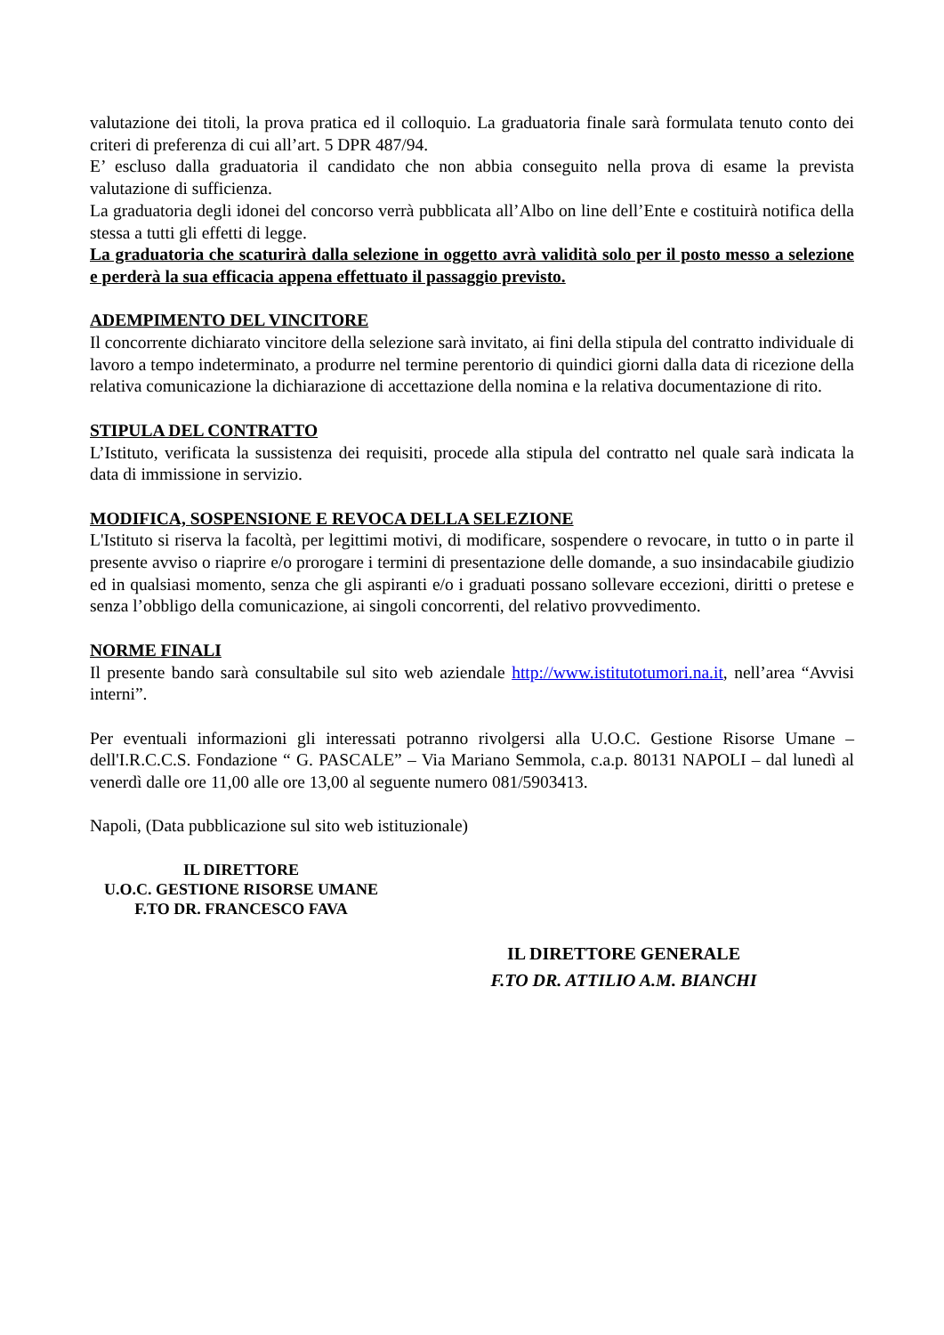valutazione dei titoli, la prova pratica ed il colloquio. La graduatoria finale sarà formulata tenuto conto dei criteri di preferenza di cui all’art. 5 DPR 487/94.
E’ escluso dalla graduatoria il candidato che non abbia conseguito nella prova di esame la prevista valutazione di sufficienza.
La graduatoria degli idonei del concorso verrà pubblicata all’Albo on line dell’Ente e costituirà notifica della stessa a tutti gli effetti di legge.
La graduatoria che scaturirà dalla selezione in oggetto avrà validità solo per il posto messo a selezione e perderà la sua efficacia appena effettuato il passaggio previsto.
ADEMPIMENTO DEL VINCITORE
Il concorrente dichiarato vincitore della selezione sarà invitato, ai fini della stipula del contratto individuale di lavoro a tempo indeterminato, a produrre nel termine perentorio di quindici giorni dalla data di ricezione della relativa comunicazione la dichiarazione di accettazione della nomina e la relativa documentazione di rito.
STIPULA DEL CONTRATTO
L’Istituto, verificata la sussistenza dei requisiti, procede alla stipula del contratto nel quale sarà indicata la data di immissione in servizio.
MODIFICA, SOSPENSIONE E REVOCA DELLA SELEZIONE
L'Istituto si riserva la facoltà, per legittimi motivi, di modificare, sospendere o revocare, in tutto o in parte il presente avviso o riaprire e/o prorogare i termini di presentazione delle domande, a suo insindacabile giudizio ed in qualsiasi momento, senza che gli aspiranti e/o i graduati possano sollevare eccezioni, diritti o pretese e senza l’obbligo della comunicazione, ai singoli concorrenti, del relativo provvedimento.
NORME FINALI
Il presente bando sarà consultabile sul sito web aziendale http://www.istitutotumori.na.it, nell’area “Avvisi interni”.
Per eventuali informazioni gli interessati potranno rivolgersi alla U.O.C. Gestione Risorse Umane – dell'I.R.C.C.S. Fondazione “ G. PASCALE” – Via Mariano Semmola, c.a.p. 80131 NAPOLI – dal lunedì al venerdì dalle ore 11,00 alle ore 13,00 al seguente numero 081/5903413.
Napoli, (Data pubblicazione sul sito web istituzionale)
IL DIRETTORE
U.O.C. GESTIONE RISORSE UMANE
F.TO DR. FRANCESCO FAVA
IL DIRETTORE GENERALE
F.TO DR. ATTILIO A.M. BIANCHI